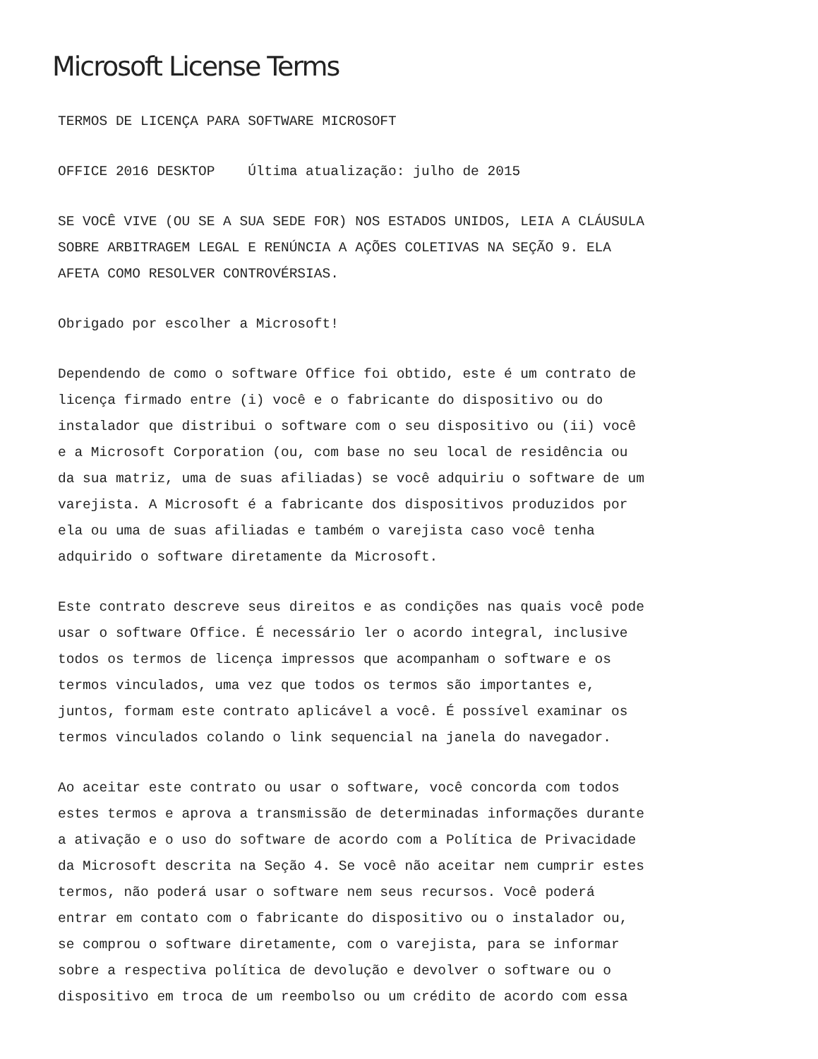Microsoft License Terms
TERMOS DE LICENÇA PARA SOFTWARE MICROSOFT
OFFICE 2016 DESKTOP Última atualização: julho de 2015
SE VOCÊ VIVE (OU SE A SUA SEDE FOR) NOS ESTADOS UNIDOS, LEIA A CLÁUSULA
SOBRE ARBITRAGEM LEGAL E RENÚNCIA A AÇÕES COLETIVAS NA SEÇÃO 9. ELA
AFETA COMO RESOLVER CONTROVÉRSIAS.
Obrigado por escolher a Microsoft!
Dependendo de como o software Office foi obtido, este é um contrato de
licença firmado entre (i) você e o fabricante do dispositivo ou do
instalador que distribui o software com o seu dispositivo ou (ii) você
e a Microsoft Corporation (ou, com base no seu local de residência ou
da sua matriz, uma de suas afiliadas) se você adquiriu o software de um
varejista. A Microsoft é a fabricante dos dispositivos produzidos por
ela ou uma de suas afiliadas e também o varejista caso você tenha
adquirido o software diretamente da Microsoft.
Este contrato descreve seus direitos e as condições nas quais você pode
usar o software Office. É necessário ler o acordo integral, inclusive
todos os termos de licença impressos que acompanham o software e os
termos vinculados, uma vez que todos os termos são importantes e,
juntos, formam este contrato aplicável a você. É possível examinar os
termos vinculados colando o link sequencial na janela do navegador.
Ao aceitar este contrato ou usar o software, você concorda com todos
estes termos e aprova a transmissão de determinadas informações durante
a ativação e o uso do software de acordo com a Política de Privacidade
da Microsoft descrita na Seção 4. Se você não aceitar nem cumprir estes
termos, não poderá usar o software nem seus recursos. Você poderá
entrar em contato com o fabricante do dispositivo ou o instalador ou,
se comprou o software diretamente, com o varejista, para se informar
sobre a respectiva política de devolução e devolver o software ou o
dispositivo em troca de um reembolso ou um crédito de acordo com essa